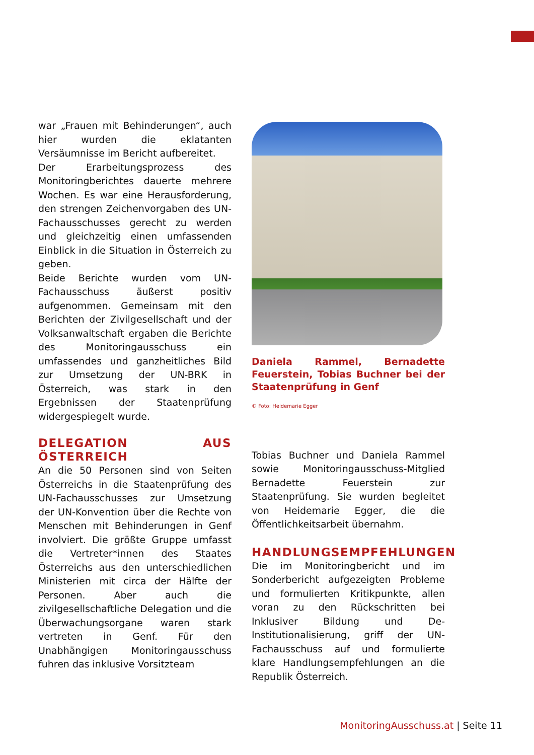war „Frauen mit Behinderungen“, auch hier wurden die eklatanten Versäumnisse im Bericht aufbereitet.
Der Erarbeitungsprozess des Monitoringberichtes dauerte mehrere Wochen. Es war eine Herausforderung, den strengen Zeichenvorgaben des UN-Fachausschusses gerecht zu werden und gleichzeitig einen umfassenden Einblick in die Situation in Österreich zu geben.
Beide Berichte wurden vom UN-Fachausschuss äußerst positiv aufgenommen. Gemeinsam mit den Berichten der Zivilgesellschaft und der Volksanwaltschaft ergaben die Berichte des Monitoringausschuss ein umfassendes und ganzheitliches Bild zur Umsetzung der UN-BRK in Österreich, was stark in den Ergebnissen der Staatenprüfung widergespiegelt wurde.
DELEGATION AUS ÖSTERREICH
An die 50 Personen sind von Seiten Österreichs in die Staatenprüfung des UN-Fachausschusses zur Umsetzung der UN-Konvention über die Rechte von Menschen mit Behinderungen in Genf involviert. Die größte Gruppe umfasst die Vertreter*innen des Staates Österreichs aus den unterschiedlichen Ministerien mit circa der Hälfte der Personen. Aber auch die zivilgesellschaftliche Delegation und die Überwachungsorgane waren stark vertreten in Genf. Für den Unabhängigen Monitoringausschuss fuhren das inklusive Vorsitzteam
Daniela Rammel, Bernadette Feuerstein, Tobias Buchner bei der Staatenprüfung in Genf
© Foto: Heidemarie Egger
Tobias Buchner und Daniela Rammel sowie Monitoringausschuss-Mitglied Bernadette Feuerstein zur Staatenprüfung. Sie wurden begleitet von Heidemarie Egger, die die Öffentlichkeitsarbeit übernahm.
HANDLUNGSEMPFEHLUNGEN
Die im Monitoringbericht und im Sonderbericht aufgezeigten Probleme und formulierten Kritikpunkte, allen voran zu den Rückschritten bei Inklusiver Bildung und De-Institutionalisierung, griff der UN-Fachausschuss auf und formulierte klare Handlungsempfehlungen an die Republik Österreich.
MonitoringAusschuss.at | Seite 11